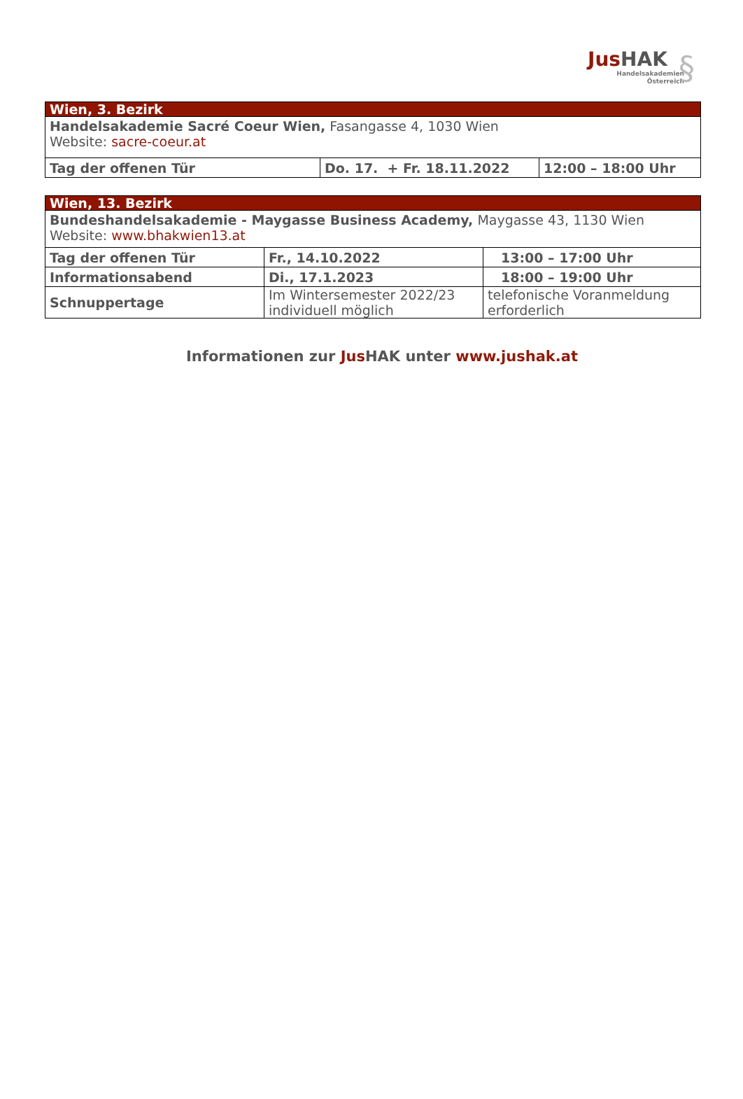Jus HAK
Handelsakademien
Österreich
§
| Wien, 3. Bezirk | | |
| Handelsakademie Sacré Coeur Wien, Fasangasse 4, 1030 Wien Website: sacre-coeur.at | | |
| Tag der offenen Tür | Do. 17. + Fr. 18.11.2022 | 12:00 – 18:00 Uhr |
| Wien, 13. Bezirk | | |
| Bundeshandelsakademie - Maygasse Business Academy, Maygasse 43, 1130 Wien Website: www.bhakwien13.at | | |
| Tag der offenen Tür | Fr., 14.10.2022 | 13:00 – 17:00 Uhr |
| Informationsabend | Di., 17.1.2023 | 18:00 – 19:00 Uhr |
| Schnuppertage | Im Wintersemester 2022/23 individuell möglich | telefonische Voranmeldung erforderlich |
Informationen zur Jus HAK unter www.jushak.at